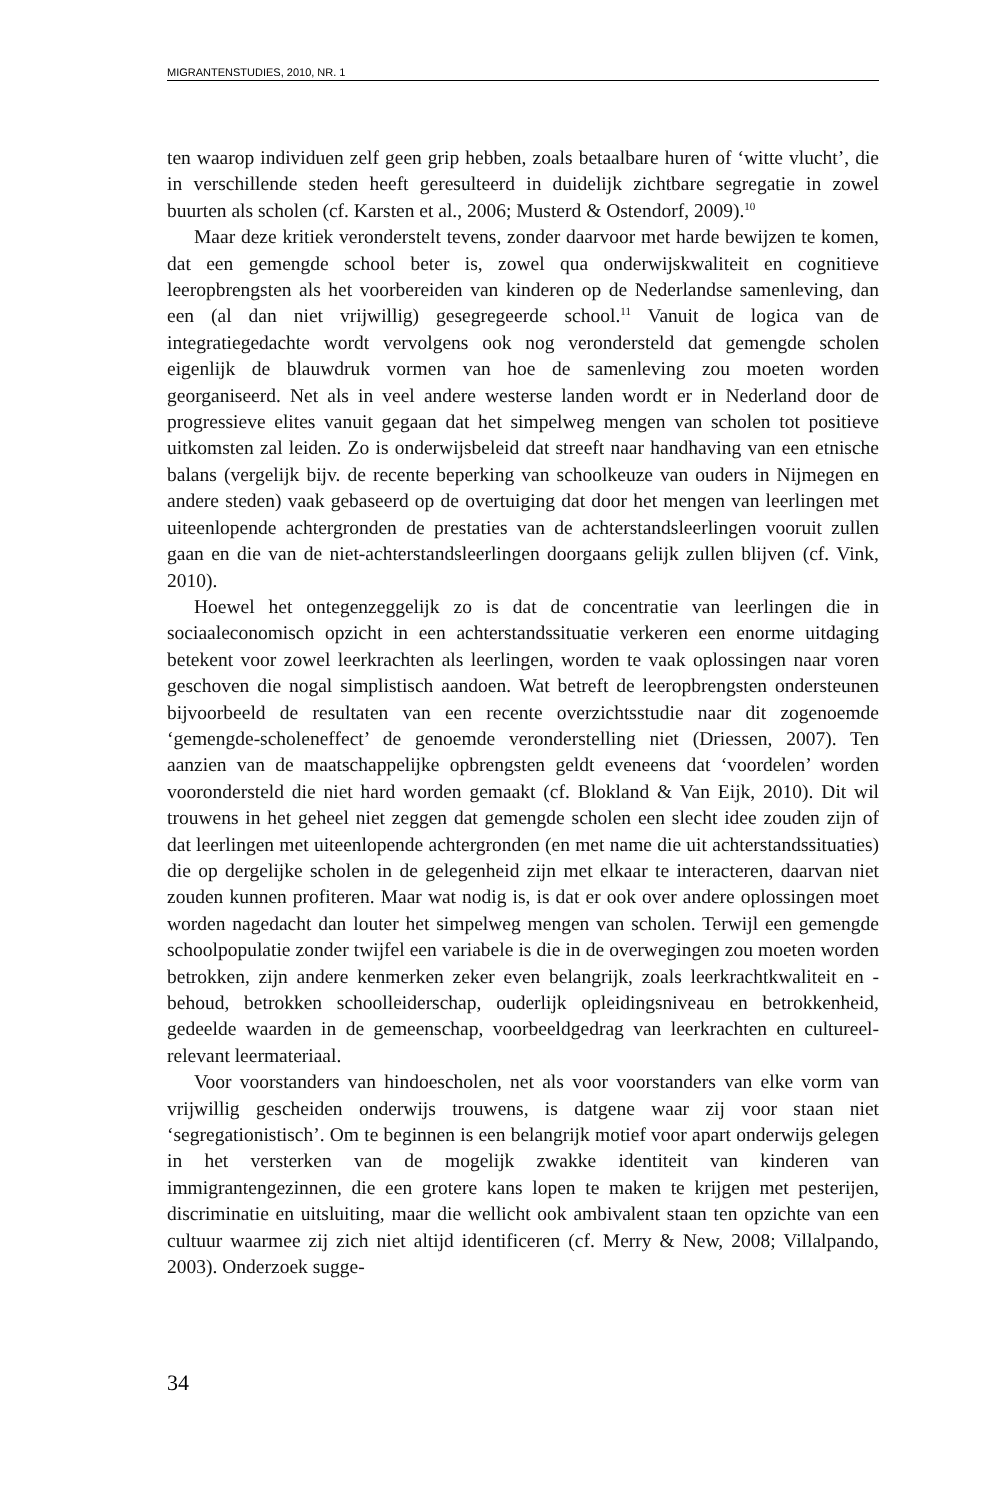MIGRANTENSTUDIES, 2010, NR. 1
ten waarop individuen zelf geen grip hebben, zoals betaalbare huren of ‘witte vlucht’, die in verschillende steden heeft geresulteerd in duidelijk zichtbare segregatie in zowel buurten als scholen (cf. Karsten et al., 2006; Musterd & Ostendorf, 2009).<sup>10</sup>
Maar deze kritiek veronderstelt tevens, zonder daarvoor met harde bewijzen te komen, dat een gemengde school beter is, zowel qua onderwijskwaliteit en cognitieve leeropbrengsten als het voorbereiden van kinderen op de Nederlandse samenleving, dan een (al dan niet vrijwillig) gesegregeerde school.<sup>11</sup> Vanuit de logica van de integratiegedachte wordt vervolgens ook nog verondersteld dat gemengde scholen eigenlijk de blauwdruk vormen van hoe de samenleving zou moeten worden georganiseerd. Net als in veel andere westerse landen wordt er in Nederland door de progressieve elites vanuit gegaan dat het simpelweg mengen van scholen tot positieve uitkomsten zal leiden. Zo is onderwijsbeleid dat streeft naar handhaving van een etnische balans (vergelijk bijv. de recente beperking van schoolkeuze van ouders in Nijmegen en andere steden) vaak gebaseerd op de overtuiging dat door het mengen van leerlingen met uiteenlopende achtergronden de prestaties van de achterstandsleerlingen vooruit zullen gaan en die van de niet-achterstandsleerlingen doorgaans gelijk zullen blijven (cf. Vink, 2010).
Hoewel het ontegenzeggelijk zo is dat de concentratie van leerlingen die in sociaaleconomisch opzicht in een achterstandssituatie verkeren een enorme uitdaging betekent voor zowel leerkrachten als leerlingen, worden te vaak oplossingen naar voren geschoven die nogal simplistisch aandoen. Wat betreft de leeropbrengsten ondersteunen bijvoorbeeld de resultaten van een recente overzichtsstudie naar dit zogenoemde ‘gemengde-scholeneffect’ de genoemde veronderstelling niet (Driessen, 2007). Ten aanzien van de maatschappelijke opbrengsten geldt eveneens dat ‘voordelen’ worden voorondersteld die niet hard worden gemaakt (cf. Blokland & Van Eijk, 2010). Dit wil trouwens in het geheel niet zeggen dat gemengde scholen een slecht idee zouden zijn of dat leerlingen met uiteenlopende achtergronden (en met name die uit achterstandssituaties) die op dergelijke scholen in de gelegenheid zijn met elkaar te interacteren, daarvan niet zouden kunnen profiteren. Maar wat nodig is, is dat er ook over andere oplossingen moet worden nagedacht dan louter het simpelweg mengen van scholen. Terwijl een gemengde schoolpopulatie zonder twijfel een variabele is die in de overwegingen zou moeten worden betrokken, zijn andere kenmerken zeker even belangrijk, zoals leerkrachtkwaliteit en -behoud, betrokken schoolleiderschap, ouderlijk opleidingsniveau en betrokkenheid, gedeelde waarden in de gemeenschap, voorbeeldgedrag van leerkrachten en cultureel-relevant leermateriaal.
Voor voorstanders van hindoescholen, net als voor voorstanders van elke vorm van vrijwillig gescheiden onderwijs trouwens, is datgene waar zij voor staan niet ‘segregationistisch’. Om te beginnen is een belangrijk motief voor apart onderwijs gelegen in het versterken van de mogelijk zwakke identiteit van kinderen van immigrantengezinnen, die een grotere kans lopen te maken te krijgen met pesterijen, discriminatie en uitsluiting, maar die wellicht ook ambivalent staan ten opzichte van een cultuur waarmee zij zich niet altijd identificeren (cf. Merry & New, 2008; Villalpando, 2003). Onderzoek sugge-
34